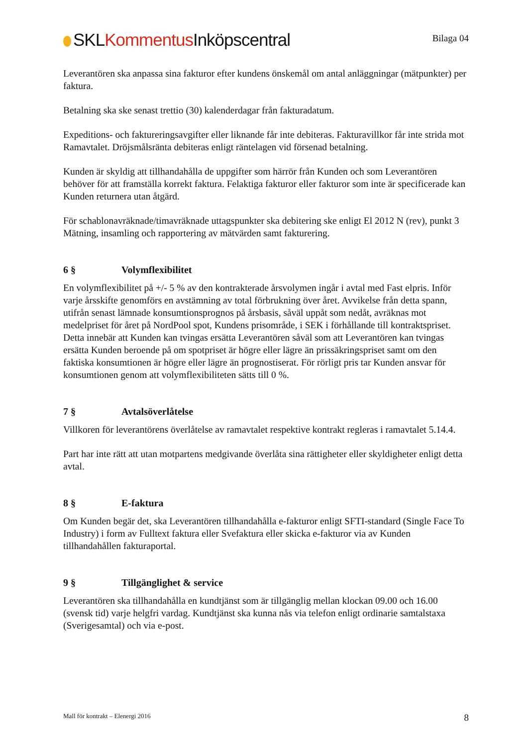SKLKommentus Inköpscentral
Bilaga 04
Leverantören ska anpassa sina fakturor efter kundens önskemål om antal anläggningar (mätpunkter) per faktura.
Betalning ska ske senast trettio (30) kalenderdagar från fakturadatum.
Expeditions- och faktureringsavgifter eller liknande får inte debiteras. Fakturavillkor får inte strida mot Ramavtalet. Dröjsmålsränta debiteras enligt räntelagen vid försenad betalning.
Kunden är skyldig att tillhandahålla de uppgifter som härrör från Kunden och som Leverantören behöver för att framställa korrekt faktura. Felaktiga fakturor eller fakturor som inte är specificerade kan Kunden returnera utan åtgärd.
För schablonavräknade/timavräknade uttagspunkter ska debitering ske enligt El 2012 N (rev), punkt 3 Mätning, insamling och rapportering av mätvärden samt fakturering.
6 § Volymflexibilitet
En volymflexibilitet på +/- 5 % av den kontrakterade årsvolymen ingår i avtal med Fast elpris. Inför varje årsskifte genomförs en avstämning av total förbrukning över året. Avvikelse från detta spann, utifrån senast lämnade konsumtionsprognos på årsbasis, såväl uppåt som nedåt, avräknas mot medelpriset för året på NordPool spot, Kundens prisområde, i SEK i förhållande till kontraktspriset. Detta innebär att Kunden kan tvingas ersätta Leverantören såväl som att Leverantören kan tvingas ersätta Kunden beroende på om spotpriset är högre eller lägre än prissäkringspriset samt om den faktiska konsumtionen är högre eller lägre än prognostiserat. För rörligt pris tar Kunden ansvar för konsumtionen genom att volymflexibiliteten sätts till 0 %.
7 § Avtalsöverlåtelse
Villkoren för leverantörens överlåtelse av ramavtalet respektive kontrakt regleras i ramavtalet 5.14.4.
Part har inte rätt att utan motpartens medgivande överlåta sina rättigheter eller skyldigheter enligt detta avtal.
8 § E-faktura
Om Kunden begär det, ska Leverantören tillhandahålla e-fakturor enligt SFTI-standard (Single Face To Industry) i form av Fulltext faktura eller Svefaktura eller skicka e-fakturor via av Kunden tillhandahållen fakturaportal.
9 § Tillgänglighet & service
Leverantören ska tillhandahålla en kundtjänst som är tillgänglig mellan klockan 09.00 och 16.00 (svensk tid) varje helgfri vardag. Kundtjänst ska kunna nås via telefon enligt ordinarie samtalstaxa (Sverigesamtal) och via e-post.
Mall för kontrakt – Elenergi 2016
8